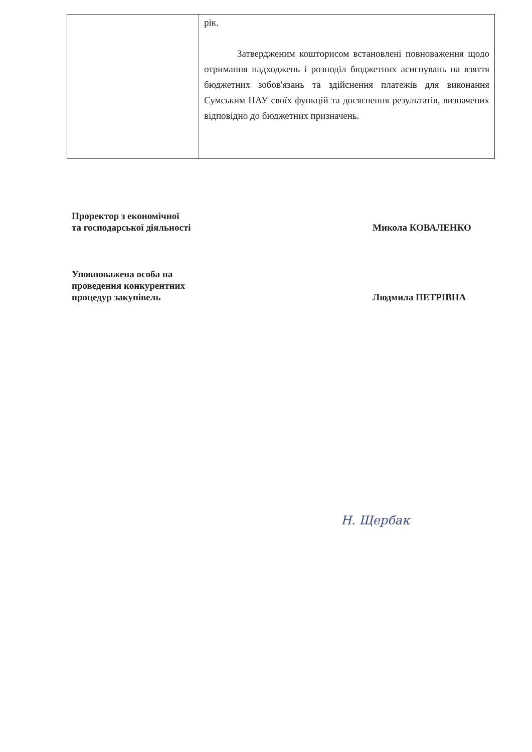| | рік. Затвердженим кошторисом встановлені повноваження щодо отримання надходжень і розподіл бюджетних асигнувань на взяття бюджетних зобов'язань та здійснення платежів для виконання Сумським НАУ своїх функцій та досягнення результатів, визначених відповідно до бюджетних призначень. |
Проректор з економічної
та господарської діяльності
Микола КОВАЛЕНКО
Уповноважена особа на
проведення конкурентних
процедур закупівель
Людмила ПЕТРІВНА
Н. Щербак